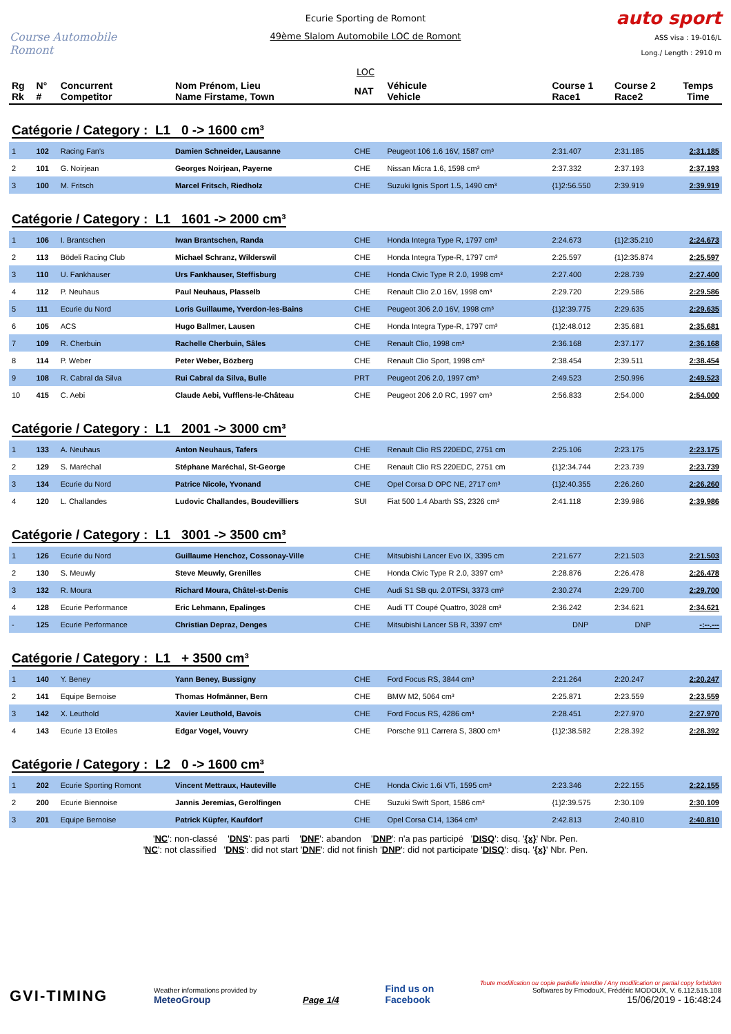Course Automobile
Romont
Ecurie Sporting de Romont
49ème Slalom Automobile LOC de Romont
LOC
auto sport
ASS visa : 19-016/L
Long./ Length : 2910 m
| Rg Rk | N° # | Concurrent Competitor | Nom Prénom, Lieu Name Firstame, Town | NAT | Véhicule Vehicle | Course 1 Race1 | Course 2 Race2 | Temps Time |
| --- | --- | --- | --- | --- | --- | --- | --- | --- |
| Catégorie / Category : L1 0 -> 1600 cm³ | | | | | | | | |
| 1 | 102 | Racing Fan's | Damien Schneider, Lausanne | CHE | Peugeot 106 1.6 16V, 1587 cm³ | 2:31.407 | 2:31.185 | 2:31.185 |
| 2 | 101 | G. Noirjean | Georges Noirjean, Payerne | CHE | Nissan Micra 1.6, 1598 cm³ | 2:37.332 | 2:37.193 | 2:37.193 |
| 3 | 100 | M. Fritsch | Marcel Fritsch, Riedholz | CHE | Suzuki Ignis Sport 1.5, 1490 cm³ | {1}2:56.550 | 2:39.919 | 2:39.919 |
| Catégorie / Category : L1 1601 -> 2000 cm³ | | | | | | | | |
| 1 | 106 | I. Brantschen | Iwan Brantschen, Randa | CHE | Honda Integra Type R, 1797 cm³ | 2:24.673 | {1}2:35.210 | 2:24.673 |
| 2 | 113 | Bödeli Racing Club | Michael Schranz, Wilderswil | CHE | Honda Integra Type-R, 1797 cm³ | 2:25.597 | {1}2:35.874 | 2:25.597 |
| 3 | 110 | U. Fankhauser | Urs Fankhauser, Steffisburg | CHE | Honda Civic Type R 2.0, 1998 cm³ | 2:27.400 | 2:28.739 | 2:27.400 |
| 4 | 112 | P. Neuhaus | Paul Neuhaus, Plasselb | CHE | Renault Clio 2.0 16V, 1998 cm³ | 2:29.720 | 2:29.586 | 2:29.586 |
| 5 | 111 | Ecurie du Nord | Loris Guillaume, Yverdon-les-Bains | CHE | Peugeot 306 2.0 16V, 1998 cm³ | {1}2:39.775 | 2:29.635 | 2:29.635 |
| 6 | 105 | ACS | Hugo Ballmer, Lausen | CHE | Honda Integra Type-R, 1797 cm³ | {1}2:48.012 | 2:35.681 | 2:35.681 |
| 7 | 109 | R. Cherbuin | Rachelle Cherbuin, Sâles | CHE | Renault Clio, 1998 cm³ | 2:36.168 | 2:37.177 | 2:36.168 |
| 8 | 114 | P. Weber | Peter Weber, Bözberg | CHE | Renault Clio Sport, 1998 cm³ | 2:38.454 | 2:39.511 | 2:38.454 |
| 9 | 108 | R. Cabral da Silva | Rui Cabral da Silva, Bulle | PRT | Peugeot 206 2.0, 1997 cm³ | 2:49.523 | 2:50.996 | 2:49.523 |
| 10 | 415 | C. Aebi | Claude Aebi, Vufflens-le-Château | CHE | Peugeot 206 2.0 RC, 1997 cm³ | 2:56.833 | 2:54.000 | 2:54.000 |
| Catégorie / Category : L1 2001 -> 3000 cm³ | | | | | | | | |
| 1 | 133 | A. Neuhaus | Anton Neuhaus, Tafers | CHE | Renault Clio RS 220EDC, 2751 cm | 2:25.106 | 2:23.175 | 2:23.175 |
| 2 | 129 | S. Maréchal | Stéphane Maréchal, St-George | CHE | Renault Clio RS 220EDC, 2751 cm | {1}2:34.744 | 2:23.739 | 2:23.739 |
| 3 | 134 | Ecurie du Nord | Patrice Nicole, Yvonand | CHE | Opel Corsa D OPC NE, 2717 cm³ | {1}2:40.355 | 2:26.260 | 2:26.260 |
| 4 | 120 | L. Challandes | Ludovic Challandes, Boudevilliers | SUI | Fiat 500 1.4 Abarth SS, 2326 cm³ | 2:41.118 | 2:39.986 | 2:39.986 |
| Catégorie / Category : L1 3001 -> 3500 cm³ | | | | | | | | |
| 1 | 126 | Ecurie du Nord | Guillaume Henchoz, Cossonay-Ville | CHE | Mitsubishi Lancer Evo IX, 3395 cm | 2:21.677 | 2:21.503 | 2:21.503 |
| 2 | 130 | S. Meuwly | Steve Meuwly, Grenilles | CHE | Honda Civic Type R 2.0, 3397 cm³ | 2:28.876 | 2:26.478 | 2:26.478 |
| 3 | 132 | R. Moura | Richard Moura, Châtel-st-Denis | CHE | Audi S1 SB qu. 2.0TFSI, 3373 cm³ | 2:30.274 | 2:29.700 | 2:29.700 |
| 4 | 128 | Ecurie Performance | Eric Lehmann, Epalinges | CHE | Audi TT Coupé Quattro, 3028 cm³ | 2:36.242 | 2:34.621 | 2:34.621 |
| - | 125 | Ecurie Performance | Christian Depraz, Denges | CHE | Mitsubishi Lancer SB R, 3397 cm³ | DNP | DNP | -:--.--- |
| Catégorie / Category : L1 + 3500 cm³ | | | | | | | | |
| 1 | 140 | Y. Beney | Yann Beney, Bussigny | CHE | Ford Focus RS, 3844 cm³ | 2:21.264 | 2:20.247 | 2:20.247 |
| 2 | 141 | Equipe Bernoise | Thomas Hofmänner, Bern | CHE | BMW M2, 5064 cm³ | 2:25.871 | 2:23.559 | 2:23.559 |
| 3 | 142 | X. Leuthold | Xavier Leuthold, Bavois | CHE | Ford Focus RS, 4286 cm³ | 2:28.451 | 2:27.970 | 2:27.970 |
| 4 | 143 | Ecurie 13 Etoiles | Edgar Vogel, Vouvry | CHE | Porsche 911 Carrera S, 3800 cm³ | {1}2:38.582 | 2:28.392 | 2:28.392 |
| Catégorie / Category : L2 0 -> 1600 cm³ | | | | | | | | |
| 1 | 202 | Ecurie Sporting Romont | Vincent Mettraux, Hauteville | CHE | Honda Civic 1.6i VTi, 1595 cm³ | 2:23.346 | 2:22.155 | 2:22.155 |
| 2 | 200 | Ecurie Biennoise | Jannis Jeremias, Gerolfingen | CHE | Suzuki Swift Sport, 1586 cm³ | {1}2:39.575 | 2:30.109 | 2:30.109 |
| 3 | 201 | Equipe Bernoise | Patrick Küpfer, Kaufdorf | CHE | Opel Corsa C14, 1364 cm³ | 2:42.813 | 2:40.810 | 2:40.810 |
'NC': non-classé 'DNS': pas parti 'DNF': abandon 'DNP': n'a pas participé 'DISQ': disq. '{x}' Nbr. Pen.
'NC': not classified 'DNS': did not start 'DNF': did not finish 'DNP': did not participate 'DISQ': disq. '{x}' Nbr. Pen.
GVI-TIMING
Weather informations provided by
MeteoGroup
Page 1/4
Find us on
Facebook
Toute modification ou copie partielle interdite / Any modification or partial copy forbidden
Softwares by FmodouX, Frédéric MODOUX, V. 6.112.515.108
15/06/2019 - 16:48:24